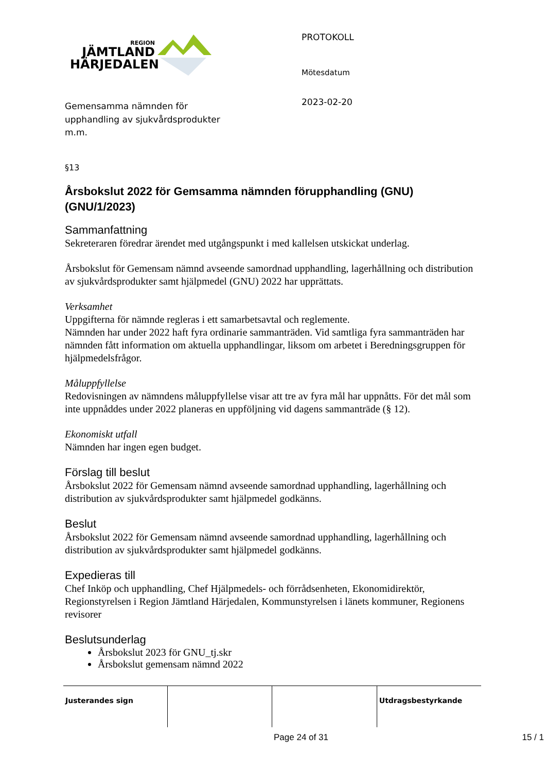REGION
JÄMTLAND
HÄRJEDALEN
Gemensamma nämnden för
upphandling av sjukvårdsprodukter
m.m.
PROTOKOLL
Mötesdatum
2023-02-20
§13
Årsbokslut 2022 för Gemsamma nämnden förupphandling (GNU) (GNU/1/2023)
Sammanfattning
Sekreteraren föredrar ärendet med utgångspunkt i med kallelsen utskickat underlag.
Årsbokslut för Gemensam nämnd avseende samordnad upphandling, lagerhållning och distribution av sjukvårdsprodukter samt hjälpmedel (GNU) 2022 har upprättats.
Verksamhet
Uppgifterna för nämnde regleras i ett samarbetsavtal och reglemente.
Nämnden har under 2022 haft fyra ordinarie sammanträden. Vid samtliga fyra sammanträden har nämnden fått information om aktuella upphandlingar, liksom om arbetet i Beredningsgruppen för hjälpmedelsfrågor.
Måluppfyllelse
Redovisningen av nämndens måluppfyllelse visar att tre av fyra mål har uppnåtts. För det mål som inte uppnåddes under 2022 planeras en uppföljning vid dagens sammanträde (§ 12).
Ekonomiskt utfall
Nämnden har ingen egen budget.
Förslag till beslut
Årsbokslut 2022 för Gemensam nämnd avseende samordnad upphandling, lagerhållning och distribution av sjukvårdsprodukter samt hjälpmedel godkänns.
Beslut
Årsbokslut 2022 för Gemensam nämnd avseende samordnad upphandling, lagerhållning och distribution av sjukvårdsprodukter samt hjälpmedel godkänns.
Expedieras till
Chef Inköp och upphandling, Chef Hjälpmedels- och förrådsenheten, Ekonomidirektör, Regionstyrelsen i Region Jämtland Härjedalen, Kommunstyrelsen i länets kommuner, Regionens revisorer
Beslutsunderlag
Årsbokslut 2023 för GNU_tj.skr
Årsbokslut gemensam nämnd 2022
| Justerandes sign | | | Utdragsbestyrkande |
Page 24 of 31 15 / 1